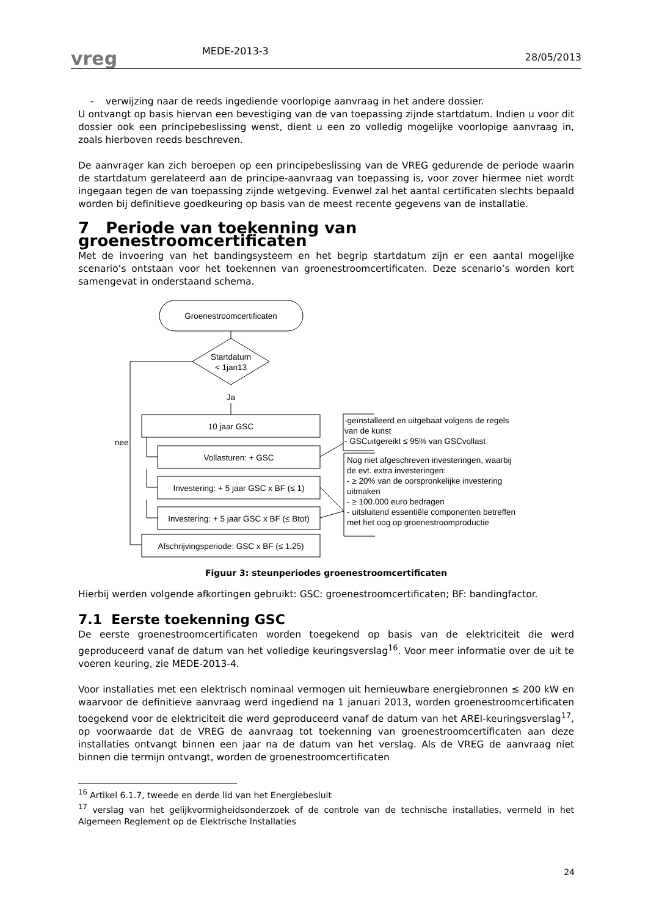vreg
MEDE-2013-3
28/05/2013
- verwijzing naar de reeds ingediende voorlopige aanvraag in het andere dossier.
U ontvangt op basis hiervan een bevestiging van de van toepassing zijnde startdatum. Indien u voor dit dossier ook een principebeslissing wenst, dient u een zo volledig mogelijke voorlopige aanvraag in, zoals hierboven reeds beschreven.
De aanvrager kan zich beroepen op een principebeslissing van de VREG gedurende de periode waarin de startdatum gerelateerd aan de principe-aanvraag van toepassing is, voor zover hiermee niet wordt ingegaan tegen de van toepassing zijnde wetgeving. Evenwel zal het aantal certificaten slechts bepaald worden bij definitieve goedkeuring op basis van de meest recente gegevens van de installatie.
7 Periode van toekenning van groenestroomcertificaten
Met de invoering van het bandingsysteem en het begrip startdatum zijn er een aantal mogelijke scenario’s ontstaan voor het toekennen van groenestroomcertificaten. Deze scenario’s worden kort samengevat in onderstaand schema.
Groenestroomcertificaten
Startdatum
< 1jan13
Ja
10 jaar GSC
nee
Vollasturen: + GSC
Investering: + 5 jaar GSC x BF (≤ 1)
Investering: + 5 jaar GSC x BF (≤ Btot)
Afschrijvingsperiode: GSC x BF (≤ 1,25)
-geïnstalleerd en uitgebaat volgens de regels
van de kunst
- GSCuitgereikt ≤ 95% van GSCvollast
Nog niet afgeschreven investeringen, waarbij
de evt. extra investeringen:
- ≥ 20% van de oorspronkelijke investering
uitmaken
- ≥ 100.000 euro bedragen
- uitsluitend essentiële componenten betreffen
met het oog op groenestroomproductie
Figuur 3: steunperiodes groenestroomcertificaten
Hierbij werden volgende afkortingen gebruikt: GSC: groenestroomcertificaten; BF: bandingfactor.
7.1 Eerste toekenning GSC
De eerste groenestroomcertificaten worden toegekend op basis van de elektriciteit die werd geproduceerd vanaf de datum van het volledige keuringsverslag<sup>16</sup>. Voor meer informatie over de uit te voeren keuring, zie MEDE-2013-4.
Voor installaties met een elektrisch nominaal vermogen uit hernieuwbare energiebronnen ≤ 200 kW en waarvoor de definitieve aanvraag werd ingediend na 1 januari 2013, worden groenestroomcertificaten toegekend voor de elektriciteit die werd geproduceerd vanaf de datum van het AREI-keuringsverslag<sup>17</sup>, op voorwaarde dat de VREG de aanvraag tot toekenning van groenestroomcertificaten aan deze installaties ontvangt binnen een jaar na de datum van het verslag. Als de VREG de aanvraag niet binnen die termijn ontvangt, worden de groenestroomcertificaten
<sup>16</sup> Artikel 6.1.7, tweede en derde lid van het Energiebesluit
<sup>17</sup> verslag van het gelijkvormigheidsonderzoek of de controle van de technische installaties, vermeld in het Algemeen Reglement op de Elektrische Installaties
24